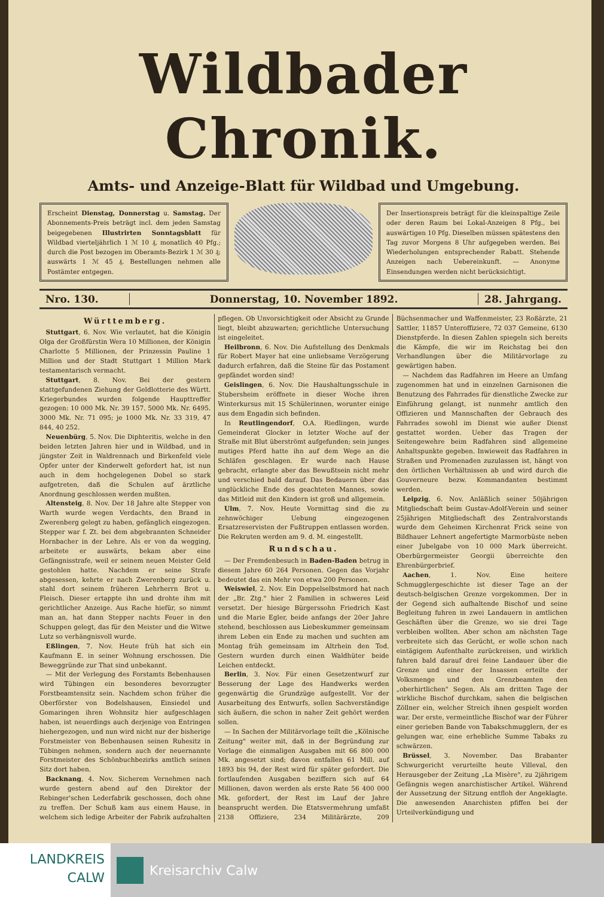Wildbader Chronik.
Amts- und Anzeige-Blatt für Wildbad und Umgebung.
Erscheint Dienstag, Donnerstag u. Samstag. Der Abonnements-Preis beträgt incl. dem jeden Samstag beigegebenen Illustrirten Sonntagsblatt für Wildbad vierteljährlich 1 ℳ 10 ₰, monatlich 40 Pfg.; durch die Post bezogen im Oberamts-Bezirk 1 ℳ 30 ₰; auswärts 1 ℳ 45 ₰. Bestellungen nehmen alle Postämter entgegen.
Der Insertionspreis beträgt für die kleinspaltige Zeile oder deren Raum bei Lokal-Anzeigen 8 Pfg., bei auswärtigen 10 Pfg. Dieselben müssen spätestens den Tag zuvor Morgens 8 Uhr aufgegeben werden. Bei Wiederholungen entsprechender Rabatt. Stehende Anzeigen nach Uebereinkunft. — Anonyme Einsendungen werden nicht berücksichtigt.
Nro. 130. Donnerstag, 10. November 1892. 28. Jahrgang.
Württemberg.
Stuttgart, 6. Nov. Wie verlautet, hat die Königin Olga der Großfürstin Wera 10 Millionen, der Königin Charlotte 5 Millionen, der Prinzessin Pauline 1 Million und der Stadt Stuttgart 1 Million Mark testamentarisch vermacht.
Stuttgart, 8. Nov. Bei der gestern stattgefundenen Ziehung der Geldlotterie des Württ. Kriegerbundes wurden folgende Haupttreffer gezogen: 10 000 Mk. Nr. 39 157. 5000 Mk. Nr. 6495. 3000 Mk. Nr. 71 095; je 1000 Mk. Nr. 33 319, 47 844, 40 252.
Neuenbürg, 5. Nov. Die Diphteritis, welche in den beiden letzten Jahren hier und in Wildbad, und in jüngster Zeit in Waldrennach und Birkenfeld viele Opfer unter der Kinderwelt gefordert hat, ist nun auch in dem hochgelegenen Dobel so stark aufgetreten, daß die Schulen auf ärztliche Anordnung geschlossen werden mußten.
Altensteig, 8. Nov. Der 18 Jahre alte Stepper von Warth wurde wegen Verdachts, den Brand in Zwerenberg gelegt zu haben, gefänglich eingezogen. Stepper war f. Zt. bei dem abgebrannten Schneider Hornbacher in der Lehre. Als er von da wegging, arbeitete er auswärts, bekam aber eine Gefängnisstrafe, weil er seinem neuen Meister Geld gestohlen hatte. Nachdem er seine Strafe abgesessen, kehrte er nach Zwerenberg zurück u. stahl dort seinem früheren Lehrherrn Brot u. Fleisch. Dieser ertappte ihn und drohte ihm mit gerichtlicher Anzeige. Aus Rache hiefür, so nimmt man an, hat dann Stepper nachts Feuer in den Schuppen gelegt, das für den Meister und die Witwe Lutz so verhängnisvoll wurde.
Eßlingen, 7. Nov. Heute früh hat sich ein Kaufmann E. in seiner Wohnung erschossen. Die Beweggründe zur That sind unbekannt.
— Mit der Verlegung des Forstamts Bebenhausen wird Tübingen ein besonderes bevorzugter Forstbeamtensitz sein. Nachdem schon früher die Oberförster von Bodelshausen, Einsiedel und Gomaringen ihren Wohnsitz hier aufgeschlagen haben, ist neuerdings auch derjenige von Entringen hiehergezogen, und nun wird nicht nur der bisherige Forstmeister von Bebenhausen seinen Ruhesitz in Tübingen nehmen, sondern auch der neuernannte Forstmeister des Schönbuchbezirks amtlich seinen Sitz dort haben.
Backnang, 4. Nov. Sicherem Vernehmen nach wurde gestern abend auf den Direktor der Rebinger'schen Lederfabrik geschossen, doch ohne zu treffen. Der Schuß kam aus einem Hause, in welchem sich ledige Arbeiter der Fabrik aufzuhalten pflegen. Ob Unvorsichtigkeit oder Absicht zu Grunde liegt, bleibt abzuwarten; gerichtliche Untersuchung ist eingeleitet.
Heilbronn, 6. Nov. Die Aufstellung des Denkmals für Robert Mayer hat eine unliebsame Verzögerung dadurch erfahren, daß die Steine für das Postament gepfändet worden sind!
Geislingen, 6. Nov. Die Haushaltungsschule in Stubersheim eröffnete in dieser Woche ihren Winterkursus mit 15 Schülerinnen, worunter einige aus dem Engadin sich befinden.
In Reutlingendorf, O.A. Riedlingen, wurde Gemeinderat Glocker in letzter Woche auf der Straße mit Blut überströmt aufgefunden; sein junges mutiges Pferd hatte ihn auf dem Wege an die Schläfen geschlagen. Er wurde nach Hause gebracht, erlangte aber das Bewußtsein nicht mehr und verschied bald darauf. Das Bedauern über das unglückliche Ende des geachteten Mannes, sowie das Mitleid mit den Kindern ist groß und allgemein.
Ulm, 7. Nov. Heute Vormittag sind die zu zehnwöchiger Uebung eingezogenen Ersatzreservisten der Fußtruppen entlassen worden. Die Rekruten werden am 9. d. M. eingestellt.
Rundschau.
— Der Fremdenbesuch in Baden-Baden betrug in diesem Jahre 60 264 Personen. Gegen das Vorjahr bedeutet das ein Mehr von etwa 200 Personen.
Weiswiel, 2. Nov. Ein Doppelselbstmord hat nach der „Br. Ztg." hier 2 Familien in schweres Leid versetzt. Der hiesige Bürgerssohn Friedrich Kast und die Marie Egler, beide anfangs der 20er Jahre stehend, beschlossen aus Liebeskummer gemeinsam ihrem Leben ein Ende zu machen und suchten am Montag früh gemeinsam im Altrhein den Tod. Gestern wurden durch einen Waldhüter beide Leichen entdeckt.
Berlin, 3. Nov. Für einen Gesetzentwurf zur Besserung der Lage des Handwerks werden gegenwärtig die Grundzüge aufgestellt. Vor der Ausarbeitung des Entwurfs, sollen Sachverständige sich äußern, die schon in naher Zeit gehört werden sollen.
— In Sachen der Militärvorlage teilt die „Kölnische Zeitung" weiter mit, daß in der Begründung zur Vorlage die einmaligen Ausgaben mit 66 800 000 Mk. angesetzt sind; davon entfallen 61 Mill. auf 1893 bis 94, der Rest wird für später gefordert. Die fortlaufenden Ausgaben beziffern sich auf 64 Millionen, davon werden als erste Rate 56 400 000 Mk. gefordert, der Rest im Lauf der Jahre beansprucht werden. Die Etatsvermehrung umfaßt 2138 Offiziere, 234 Militärärzte, 209 Büchsenmacher und Waffenmeister, 23 Roßärzte, 21 Sattler, 11857 Unteroffiziere, 72 037 Gemeine, 6130 Dienstpferde. In diesen Zahlen spiegeln sich bereits die Kämpfe, die wir im Reichstag bei den Verhandlungen über die Militärvorlage zu gewärtigen haben.
— Nachdem das Radfahren im Heere an Umfang zugenommen hat und in einzelnen Garnisonen die Benutzung des Fahrrades für dienstliche Zwecke zur Einführung gelangt, ist nunmehr amtlich den Offizieren und Mannschaften der Gebrauch des Fahrrades sowohl im Dienst wie außer Dienst gestattet worden. Ueber das Tragen der Seitengewehre beim Radfahren sind allgemeine Anhaltspunkte gegeben. Inwieweit das Radfahren in Straßen und Promenaden zuzulassen ist, hängt von den örtlichen Verhältnissen ab und wird durch die Gouverneure bezw. Kommandanten bestimmt werden.
Leipzig, 6. Nov. Anläßlich seiner 50jährigen Mitgliedschaft beim Gustav-Adolf-Verein und seiner 25jährigen Mitgliedschaft des Zentralvorstands wurde dem Geheimen Kirchenrat Frick seine von Bildhauer Lehnert angefertigte Marmorbüste neben einer Jubelgabe von 10 000 Mark überreicht. Oberbürgermeister Georgii überreichte den Ehrenbürgerbrief.
Aachen, 1. Nov. Eine heitere Schmugglergeschichte ist dieser Tage an der deutsch-belgischen Grenze vorgekommen. Der in der Gegend sich aufhaltende Bischof und seine Begleitung fuhren in zwei Landauern in amtlichen Geschäften über die Grenze, wo sie drei Tage verbleiben wollten. Aber schon am nächsten Tage verbreitete sich das Gerücht, er wolle schon nach eintägigem Aufenthalte zurückreisen, und wirklich fuhren bald darauf drei feine Landauer über die Grenze und einer der Insassen erteilte der Volksmenge und den Grenzbeamten den „oberhirtlichen" Segen. Als am dritten Tage der wirkliche Bischof durchkam, sahen die belgischen Zöllner ein, welcher Streich ihnen gespielt worden war. Der erste, vermeintliche Bischof war der Führer einer gerieben Bande von Tabakschmugglern, der es gelungen war, eine erhebliche Summe Tabaks zu schwärzen.
Brüssel, 3. November. Das Brabanter Schwurgericht verurteilte heute Villeval, den Herausgeber der Zeitung „La Misère", zu 2jährigem Gefängnis wegen anarchistischer Artikel. Während der Aussetzung der Sitzung entfloh der Angeklagte. Die anwesenden Anarchisten pfiffen bei der Urteilverkündigung und
LANDKREIS
CALW
Kreisarchiv Calw